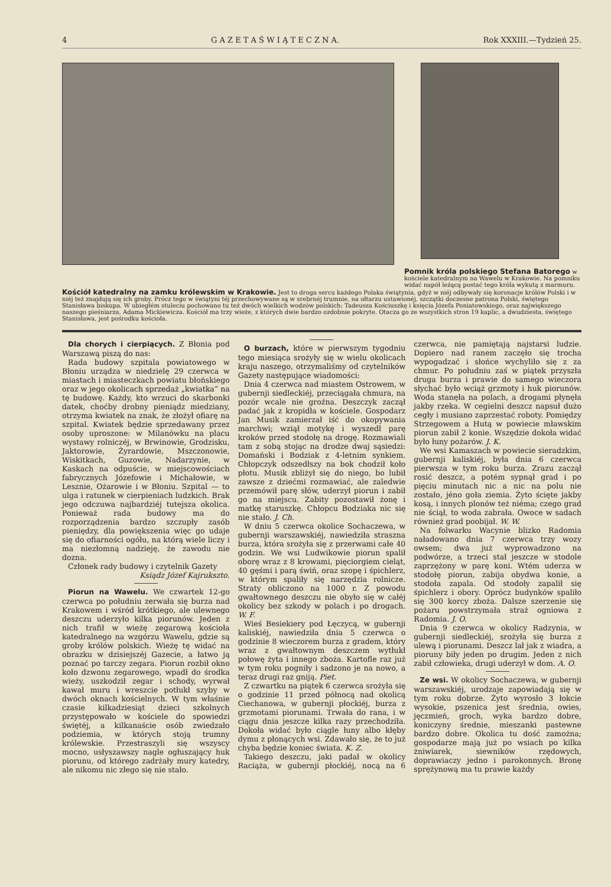4 G A Z E T A Ś W I Ą T E C Z N A. Rok XXXIII.—Tydzień 25.
Pomnik króla polskiego Stefana Batorego w kościele katedralnym na Wawelu w Krakowie. Na pomniku widać napół leżącą postać tego króla wykutą z marmuru.
Kościół katedralny na zamku królewskim w Krakowie. Jest to droga sercu każdego Polaka świątynia, gdyż w niéj odbywały się koronacje królów Polski i w niéj też znajdują się ich groby. Prócz tego w świątyni téj przechowywane są w srebrnéj trumnie, na ołtarzu ustawionéj, szczątki doczesne patrona Polski, świętego Stanisława biskupa. W ubiegłém stuleciu pochowano tu też dwóch wielkich wodzów polskich: Tadeusza Kościuszkę i księcia Józefa Poniatowskiego, oraz największego naszego pieśniarza, Adama Mickiewicza. Kościół ma trzy wieże, z których dwie bardzo ozdobnie pokryte. Otacza go ze wszystkich stron 19 kaplic, a dwudziesta, świętego Stanisława, jest pośrodku kościoła.
Dla chorych i cierpiących. Z Błonia pod Warszawą piszą do nas:
Rada budowy szpitala powiatowego w Błoniu urządza w niedzielę 29 czerwca w miastach i miasteczkach powiatu błońskiego oraz w jego okolicach sprzedaż „kwiatka“ na tę budowę. Każdy, kto wrzuci do skarbonki datek, choćby drobny pieniądz miedziany, otrzyma kwiatek na znak, że złożył ofiarę na szpital. Kwiatek będzie sprzedawany przez osoby uproszone: w Milanówku na placu wystawy rolniczéj, w Brwinowie, Grodzisku, Jaktorowie, Żyrardowie, Mszczonowie, Wiskitkach, Guzowie, Nadarzynie, w Kaskach na odpuście, w miejscowościach fabrycznych Józefowie i Michałowie, w Lesznie, Ożarowie i w Błoniu. Szpital — to ulga i ratunek w cierpieniach ludzkich. Brak jego odczuwa najbardziéj tutejsza okolica. Ponieważ rada budowy ma do rozporządzenia bardzo szczupły zasób pieniędzy, dla powiększenia więc go udaje się do ofiarności ogółu, na którą wiele liczy i ma niezłomną nadzieję, że zawodu nie dozna.
Członek rady budowy i czytelnik Gazety
Ksiądz Józef Kajrukszto.
Piorun na Wawelu. We czwartek 12-go czerwca po południu zerwała się burza nad Krakowem i wśród krótkiego, ale ulewnego deszczu uderzyło kilka piorunów. Jeden z nich trafił w wieżę zegarową kościoła katedralnego na wzgórzu Wawelu, gdzie są groby królów polskich. Wieżę tę widać na obrazku w dzisiejszéj Gazecie, a łatwo ją poznać po tarczy zegara. Piorun rozbił okno koło dzwonu zegarowego, wpadł do środka wieży, uszkodził zegar i schody, wyrwał kawał muru i wreszcie potłukł szyby w dwóch oknach kościelnych. W tym właśnie czasie kilkadziesiąt dzieci szkolnych przystępowało w kościele do spowiedzi świętéj, a kilkanaście osób zwiedzało podziemia, w których stoją trumny królewskie. Przestraszyli się wszyscy mocno, usłyszawszy nagle ogłuszający huk piorunu, od którego zadrżały mury katedry, ale nikomu nic złego się nie stało.
O burzach, które w pierwszym tygodniu tego miesiąca srożyły się w wielu okolicach kraju naszego, otrzymaliśmy od czytelników Gazety następujące wiadomości:
Dnia 4 czerwca nad miastem Ostrowem, w gubernji siedleckiéj, przeciągała chmura, na pozór wcale nie groźna. Deszczyk zaczął padać jak z kropidła w kościele. Gospodarz Jan Musik zamierzał iść do okopywania marchwi; wziął motykę i wyszedł parę kroków przed stodołę na drogę. Rozmawiali tam z sobą stojąc na drodze dwaj sąsiedzi: Domański i Bodziak z 4-letnim synkiem. Chłopczyk odszedłszy na bok chodził koło płotu. Musik zbliżył się do niego, bo lubił zawsze z dziećmi rozmawiać, ale zaledwie przemówił parę słów, uderzył piorun i zabił go na miejscu. Zabity pozostawił żonę i matkę staruszkę. Chłopcu Bodziaka nic się nie stało. J. Ch.
W dniu 5 czerwca okolice Sochaczewa, w gubernji warszawskiéj, nawiedziła straszna burza, która srożyła się z przerwami całe 40 godzin. We wsi Ludwikowie piorun spalił oborę wraz z 8 krowami, pięciorgiem cieląt, 40 gęśmi i parą świń, oraz szopę i śpichlerz, w którym spaliły się narzędzia rolnicze. Straty obliczono na 1000 r. Z powodu gwałtownego deszczu nie obyło się w całéj okolicy bez szkody w polach i po drogach. W. F.
Wieś Besiekiery pod Łęczycą, w gubernji kaliskiéj, nawiedziła dnia 5 czerwca o godzinie 8 wieczorem burza z gradem, który wraz z gwałtownym deszczem wytłukł połowę żyta i innego zboża. Kartofle raz już w tym roku pogniły i sadzono je na nowo, a teraz drugi raz gniją. Piet.
Z czwartku na piątek 6 czerwca srożyła się o godzinie 11 przed północą nad okolicą Ciechanowa, w gubernji płockiéj, burza z grzmotami piorunami. Trwała do rana, i w ciągu dnia jeszcze kilka razy przechodziła. Dokoła widać było ciągle łuny albo kłęby dymu z płonących wsi. Zdawało się, że to już chyba będzie koniec świata. K. Z.
Takiego deszczu, jaki padał w okolicy Raciąża, w gubernji płockiéj, nocą na 6 czerwca, nie pamiętają najstarsi ludzie. Dopiero nad ranem zaczęło się trocha wypogadzać i słońce wychyliło się z za chmur. Po południu zaś w piątek przyszła druga burza i prawie do samego wieczora słychać było wciąż grzmoty i huk piorunów. Woda stanęła na polach, a drogami płynęła jakby rzeka. W cegielni deszcz napsuł dużo cegły i musiano zaprzestać roboty. Pomiędzy Strzegowem a Hutą w powiecie mławskim piorun zabił 2 konie. Wszędzie dokoła widać było łuny pożarów. J. K.
We wsi Kamaszach w powiecie sieradzkim, gubernji kaliskiéj, była dnia 6 czerwca pierwsza w tym roku burza. Zrazu zaczął rosić deszcz, a potém sypnął grad i po pięciu minutach nic a nic na polu nie zostało, jéno goła ziemia. Żyto ścięte jakby kosą, i innych plonów też niéma; czego grad nie ściął, to woda zabrała. Owoce w sadach również grad poobijał. W. W.
Na folwarku Wacynie blizko Radomia naładowano dnia 7 czerwca trzy wozy owsem; dwa już wyprowadzono na podwórze, a trzeci stał jeszcze w stodole zaprzężony w parę koni. Wtém uderza w stodołę piorun, zabija obydwa konie, a stodoła zapala. Od stodoły zapalił się śpichlerz i obory. Oprócz budynków spaliło się 300 korcy zboża. Dalsze szerzenie się pożaru powstrzymała straż ogniowa z Radomia. J. O.
Dnia 9 czerwca w okolicy Radzynia, w gubernji siedleckiéj, srożyła się burza z ulewą i piorunami. Deszcz lał jak z wiadra, a pioruny biły jeden po drugim. Jeden z nich zabił człowieka, drugi uderzył w dom. A. O.
Ze wsi. W okolicy Sochaczewa, w gubernji warszawskiéj, urodzaje zapowiadają się w tym roku dobrze. Żyto wyrosło 3 łokcie wysokie, pszenica jest średnia, owies, jęczmień, groch, wyka bardzo dobre, koniczyny średnie, mieszanki pastewne bardzo dobre. Okolica tu dość zamożna; gospodarze mają już po wsiach po kilka żniwiarek, siewników rzędowych, doprawiaczy jedno i parokonnych. Bronę sprężynową ma tu prawie każdy